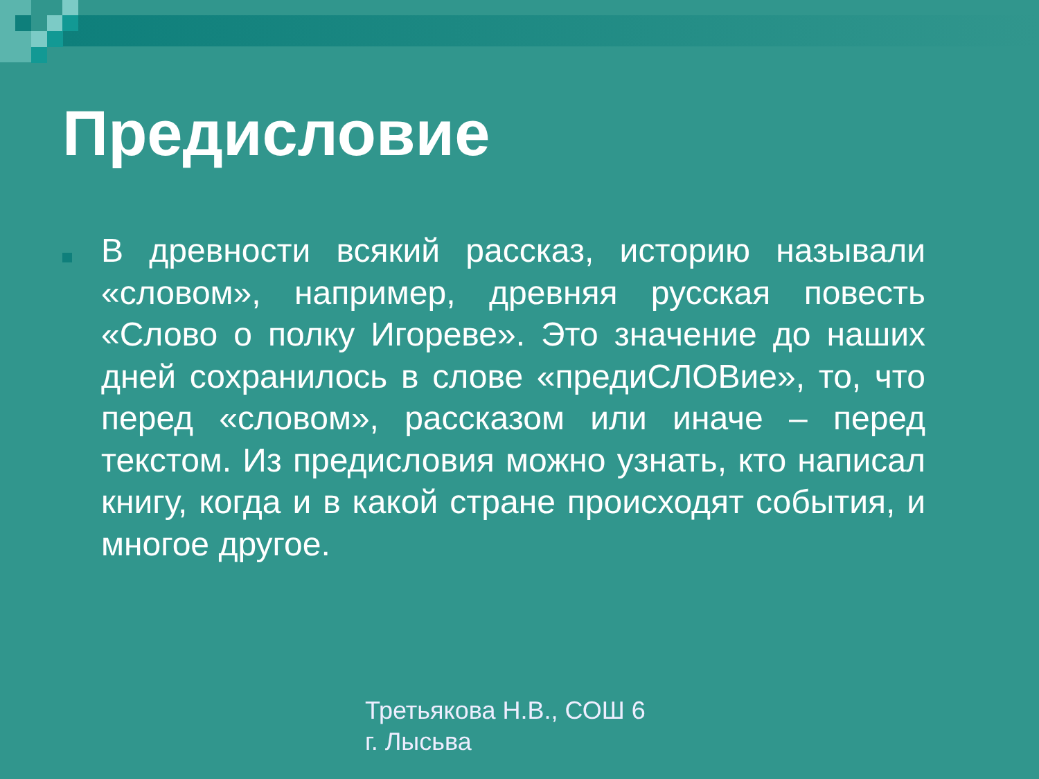Предисловие
В древности всякий рассказ, историю называли «словом», например, древняя русская повесть «Слово о полку Игореве». Это значение до наших дней сохранилось в слове «предиСЛОВие», то, что перед «словом», рассказом или иначе – перед текстом. Из предисловия можно узнать, кто написал книгу, когда и в какой стране происходят события, и многое другое.
Третьякова Н.В., СОШ 6
г. Лысьва